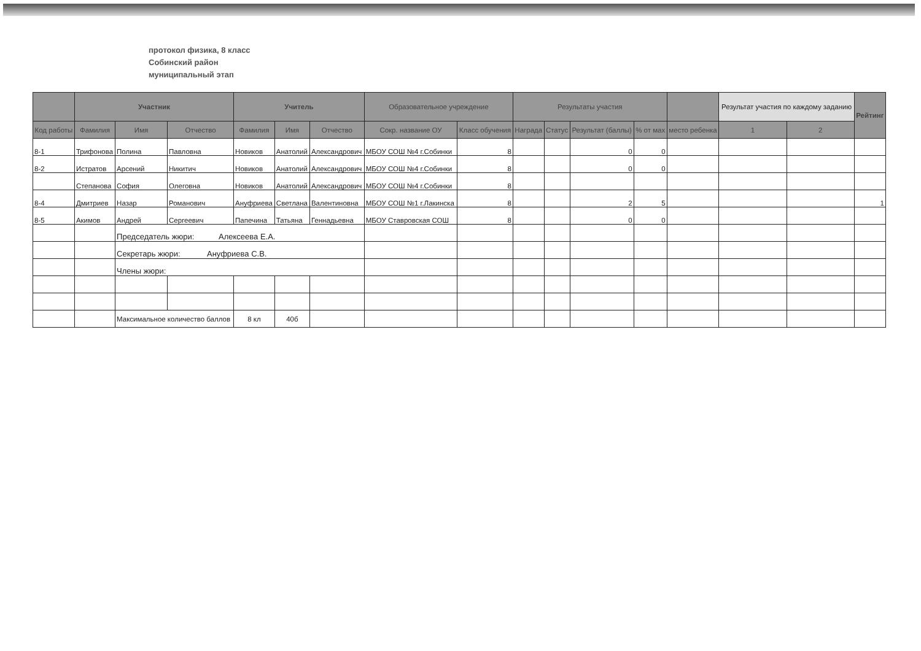протокол физика, 8 класс
Собинский район
муниципальный этап
| | Участник | | | Учитель | | | Образовательное учреждение | | Результаты участия | | | | | Результат участия по каждому заданию | | Рейтинг |
| --- | --- | --- | --- | --- | --- | --- | --- | --- | --- | --- | --- | --- | --- | --- | --- | --- |
| Код работы | Фамилия | Имя | Отчество | Фамилия | Имя | Отчество | Сокр. название ОУ | Класс обучения | Награда | Статус | Результат (баллы) | % от мах | место ребенка | 1 | 2 | |
| 8-1 | Трифонова | Полина | Павловна | Новиков | Анатолий | Александрович | МБОУ СОШ №4 г.Собинки | 8 | | | 0 | 0 | | | | |
| 8-2 | Истратов | Арсений | Никитич | Новиков | Анатолий | Александрович | МБОУ СОШ №4 г.Собинки | 8 | | | 0 | 0 | | | | |
| | Степанова | София | Олеговна | Новиков | Анатолий | Александрович | МБОУ СОШ №4 г.Собинки | 8 | | | | | | | | |
| 8-4 | Дмитриев | Назар | Романович | Ануфриева | Светлана | Валентиновна | МБОУ СОШ №1 г.Лакинска | 8 | | | 2 | 5 | | | | 1 |
| 8-5 | Акимов | Андрей | Сергеевич | Папечина | Татьяна | Геннадьевна | МБОУ Ставровская СОШ | 8 | | | 0 | 0 | | | | |
| | | Председатель жюри: Алексеева Е.А. | | | | | | | | | | | | | | |
| | | Секретарь жюри: Ануфриева С.В. | | | | | | | | | | | | | | |
| | | Члены жюри: | | | | | | | | | | | | | | |
| | | Максимальное количество баллов | | 8 кл | 40б | | | | | | | | | | | |